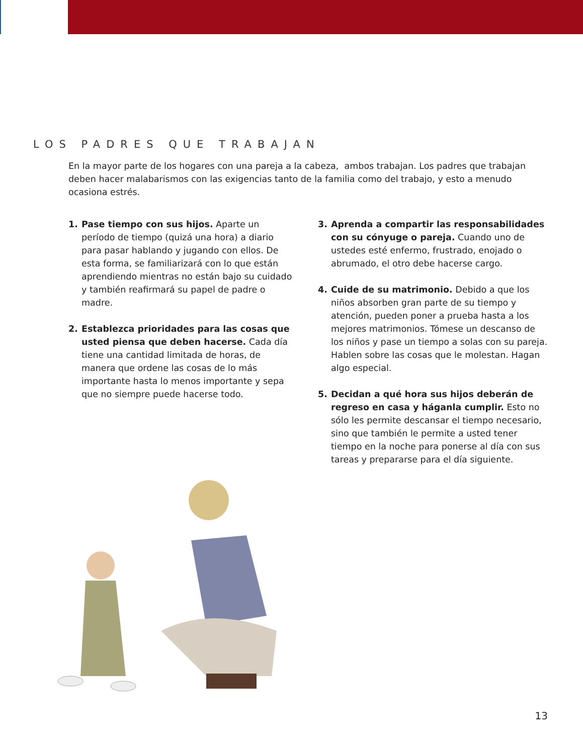LOS PADRES QUE TRABAJAN
En la mayor parte de los hogares con una pareja a la cabeza, ambos trabajan. Los padres que trabajan deben hacer malabarismos con las exigencias tanto de la familia como del trabajo, y esto a menudo ocasiona estrés.
1. Pase tiempo con sus hijos. Aparte un período de tiempo (quizá una hora) a diario para pasar hablando y jugando con ellos. De esta forma, se familiarizará con lo que están aprendiendo mientras no están bajo su cuidado y también reafirmará su papel de padre o madre.
2. Establezca prioridades para las cosas que usted piensa que deben hacerse. Cada día tiene una cantidad limitada de horas, de manera que ordene las cosas de lo más importante hasta lo menos importante y sepa que no siempre puede hacerse todo.
3. Aprenda a compartir las responsabilidades con su cónyuge o pareja. Cuando uno de ustedes esté enfermo, frustrado, enojado o abrumado, el otro debe hacerse cargo.
4. Cuide de su matrimonio. Debido a que los niños absorben gran parte de su tiempo y atención, pueden poner a prueba hasta a los mejores matrimonios. Tómese un descanso de los niños y pase un tiempo a solas con su pareja. Hablen sobre las cosas que le molestan. Hagan algo especial.
5. Decidan a qué hora sus hijos deberán de regreso en casa y háganla cumplir. Esto no sólo les permite descansar el tiempo necesario, sino que también le permite a usted tener tiempo en la noche para ponerse al día con sus tareas y prepararse para el día siguiente.
13